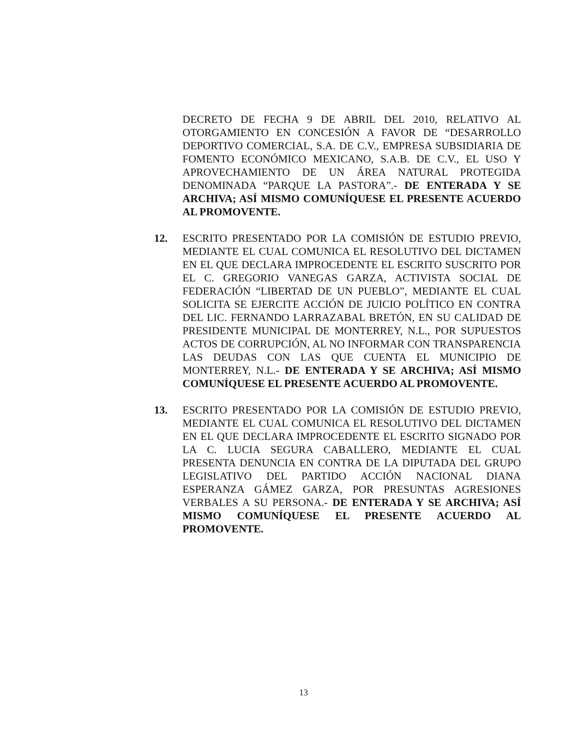DECRETO DE FECHA 9 DE ABRIL DEL 2010, RELATIVO AL OTORGAMIENTO EN CONCESIÓN A FAVOR DE “DESARROLLO DEPORTIVO COMERCIAL, S.A. DE C.V., EMPRESA SUBSIDIARIA DE FOMENTO ECONÓMICO MEXICANO, S.A.B. DE C.V., EL USO Y APROVECHAMIENTO DE UN ÁREA NATURAL PROTEGIDA DENOMINADA “PARQUE LA PASTORA”.- DE ENTERADA Y SE ARCHIVA; ASÍ MISMO COMUNÍQUESE EL PRESENTE ACUERDO AL PROMOVENTE.
12. ESCRITO PRESENTADO POR LA COMISIÓN DE ESTUDIO PREVIO, MEDIANTE EL CUAL COMUNICA EL RESOLUTIVO DEL DICTAMEN EN EL QUE DECLARA IMPROCEDENTE EL ESCRITO SUSCRITO POR EL C. GREGORIO VANEGAS GARZA, ACTIVISTA SOCIAL DE FEDERACIÓN “LIBERTAD DE UN PUEBLO”, MEDIANTE EL CUAL SOLICITA SE EJERCITE ACCIÓN DE JUICIO POLÍTICO EN CONTRA DEL LIC. FERNANDO LARRAZABAL BRETÓN, EN SU CALIDAD DE PRESIDENTE MUNICIPAL DE MONTERREY, N.L., POR SUPUESTOS ACTOS DE CORRUPCIÓN, AL NO INFORMAR CON TRANSPARENCIA LAS DEUDAS CON LAS QUE CUENTA EL MUNICIPIO DE MONTERREY, N.L.- DE ENTERADA Y SE ARCHIVA; ASÍ MISMO COMUNÍQUESE EL PRESENTE ACUERDO AL PROMOVENTE.
13. ESCRITO PRESENTADO POR LA COMISIÓN DE ESTUDIO PREVIO, MEDIANTE EL CUAL COMUNICA EL RESOLUTIVO DEL DICTAMEN EN EL QUE DECLARA IMPROCEDENTE EL ESCRITO SIGNADO POR LA C. LUCIA SEGURA CABALLERO, MEDIANTE EL CUAL PRESENTA DENUNCIA EN CONTRA DE LA DIPUTADA DEL GRUPO LEGISLATIVO DEL PARTIDO ACCIÓN NACIONAL DIANA ESPERANZA GÁMEZ GARZA, POR PRESUNTAS AGRESIONES VERBALES A SU PERSONA.- DE ENTERADA Y SE ARCHIVA; ASÍ MISMO COMUNÍQUESE EL PRESENTE ACUERDO AL PROMOVENTE.
13